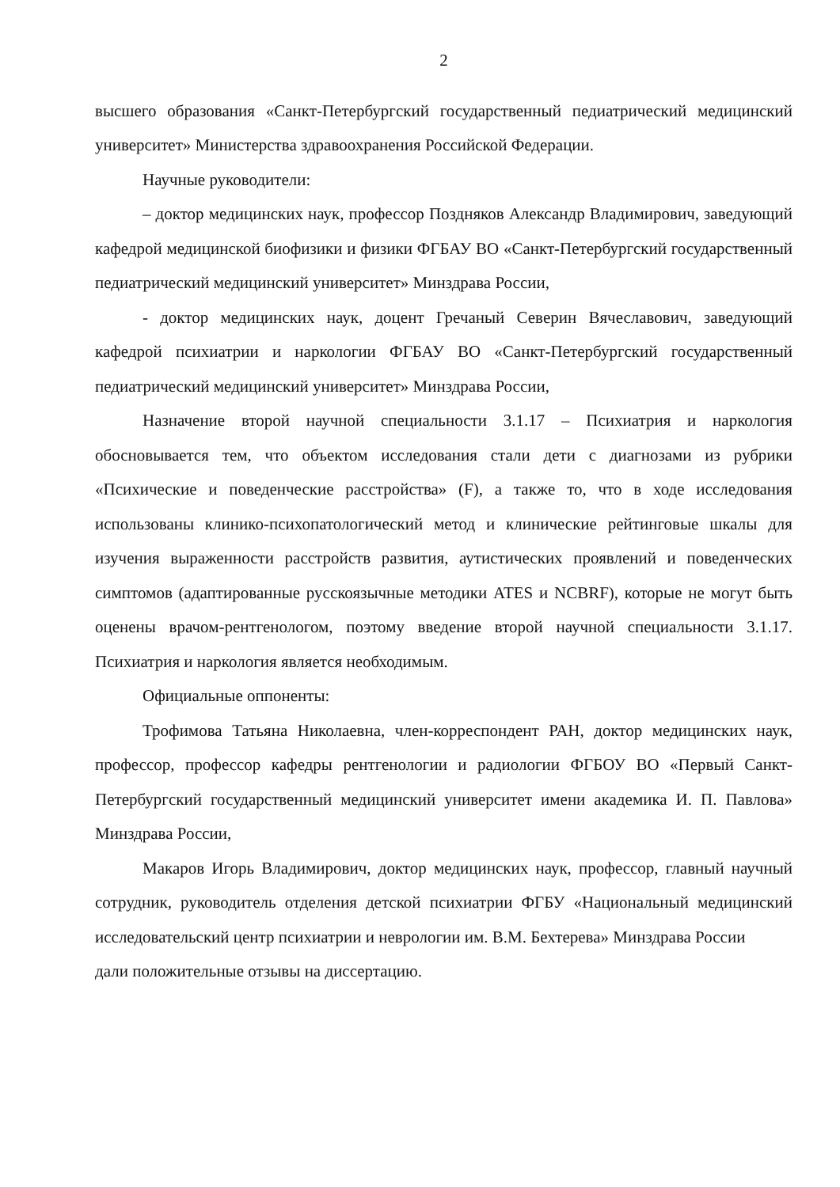2
высшего образования «Санкт-Петербургский государственный педиатрический медицинский университет» Министерства здравоохранения Российской Федерации.
Научные руководители:
– доктор медицинских наук, профессор Поздняков Александр Владимирович, заведующий кафедрой медицинской биофизики и физики ФГБАУ ВО «Санкт-Петербургский государственный педиатрический медицинский университет» Минздрава России,
- доктор медицинских наук, доцент Гречаный Северин Вячеславович, заведующий кафедрой психиатрии и наркологии ФГБАУ ВО «Санкт-Петербургский государственный педиатрический медицинский университет» Минздрава России,
Назначение второй научной специальности 3.1.17 – Психиатрия и наркология обосновывается тем, что объектом исследования стали дети с диагнозами из рубрики «Психические и поведенческие расстройства» (F), а также то, что в ходе исследования использованы клинико-психопатологический метод и клинические рейтинговые шкалы для изучения выраженности расстройств развития, аутистических проявлений и поведенческих симптомов (адаптированные русскоязычные методики ATES и NCBRF), которые не могут быть оценены врачом-рентгенологом, поэтому введение второй научной специальности 3.1.17. Психиатрия и наркология является необходимым.
Официальные оппоненты:
Трофимова Татьяна Николаевна, член-корреспондент РАН, доктор медицинских наук, профессор, профессор кафедры рентгенологии и радиологии ФГБОУ ВО «Первый Санкт-Петербургский государственный медицинский университет имени академика И. П. Павлова» Минздрава России,
Макаров Игорь Владимирович, доктор медицинских наук, профессор, главный научный сотрудник, руководитель отделения детской психиатрии ФГБУ «Национальный медицинский исследовательский центр психиатрии и неврологии им. В.М. Бехтерева» Минздрава России
дали положительные отзывы на диссертацию.